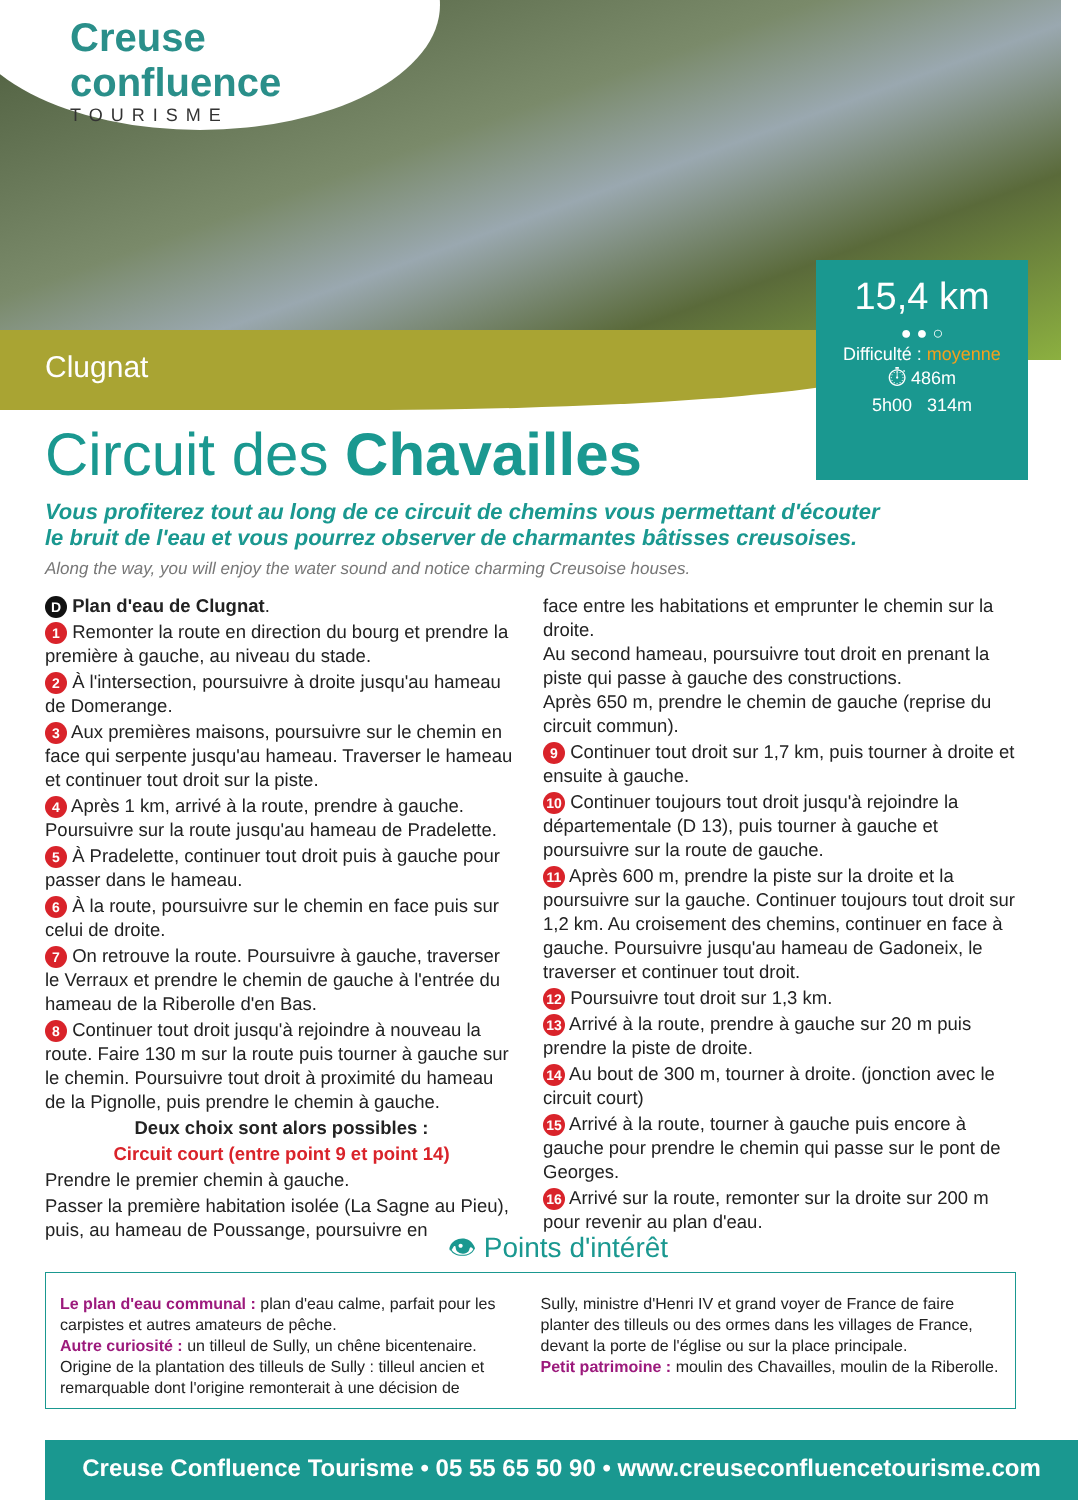Creuse
confluence
TOURISME
Clugnat
15,4 km
● ● ○
Difficulté : moyenne
⏱ 486m
5h00 314m
Circuit des Chavailles
Vous profiterez tout au long de ce circuit de chemins vous permettant d'écouter
le bruit de l'eau et vous pourrez observer de charmantes bâtisses creusoises.
Along the way, you will enjoy the water sound and notice charming Creusoise houses.
D Plan d'eau de Clugnat.
1 Remonter la route en direction du bourg et prendre la première à gauche, au niveau du stade.
2 À l'intersection, poursuivre à droite jusqu'au hameau de Domerange.
3 Aux premières maisons, poursuivre sur le chemin en face qui serpente jusqu'au hameau. Traverser le hameau et continuer tout droit sur la piste.
4 Après 1 km, arrivé à la route, prendre à gauche. Poursuivre sur la route jusqu'au hameau de Pradelette.
5 À Pradelette, continuer tout droit puis à gauche pour passer dans le hameau.
6 À la route, poursuivre sur le chemin en face puis sur celui de droite.
7 On retrouve la route. Poursuivre à gauche, traverser le Verraux et prendre le chemin de gauche à l'entrée du hameau de la Riberolle d'en Bas.
8 Continuer tout droit jusqu'à rejoindre à nouveau la route. Faire 130 m sur la route puis tourner à gauche sur le chemin. Poursuivre tout droit à proximité du hameau de la Pignolle, puis prendre le chemin à gauche.
Deux choix sont alors possibles :
Circuit court (entre point 9 et point 14)
Prendre le premier chemin à gauche.
Passer la première habitation isolée (La Sagne au Pieu), puis, au hameau de Poussange, poursuivre en
face entre les habitations et emprunter le chemin sur la droite.
Au second hameau, poursuivre tout droit en prenant la piste qui passe à gauche des constructions.
Après 650 m, prendre le chemin de gauche (reprise du circuit commun).
9 Continuer tout droit sur 1,7 km, puis tourner à droite et ensuite à gauche.
10 Continuer toujours tout droit jusqu'à rejoindre la départementale (D 13), puis tourner à gauche et poursuivre sur la route de gauche.
11 Après 600 m, prendre la piste sur la droite et la poursuivre sur la gauche. Continuer toujours tout droit sur 1,2 km. Au croisement des chemins, continuer en face à gauche. Poursuivre jusqu'au hameau de Gadoneix, le traverser et continuer tout droit.
12 Poursuivre tout droit sur 1,3 km.
13 Arrivé à la route, prendre à gauche sur 20 m puis prendre la piste de droite.
14 Au bout de 300 m, tourner à droite. (jonction avec le circuit court)
15 Arrivé à la route, tourner à gauche puis encore à gauche pour prendre le chemin qui passe sur le pont de Georges.
16 Arrivé sur la route, remonter sur la droite sur 200 m pour revenir au plan d'eau.
👁 Points d'intérêt
Le plan d'eau communal : plan d'eau calme, parfait pour les carpistes et autres amateurs de pêche.
Autre curiosité : un tilleul de Sully, un chêne bicentenaire. Origine de la plantation des tilleuls de Sully : tilleul ancien et remarquable dont l'origine remonterait à une décision de
Sully, ministre d'Henri IV et grand voyer de France de faire planter des tilleuls ou des ormes dans les villages de France, devant la porte de l'église ou sur la place principale.
Petit patrimoine : moulin des Chavailles, moulin de la Riberolle.
Creuse Confluence Tourisme • 05 55 65 50 90 • www.creuseconfluencetourisme.com